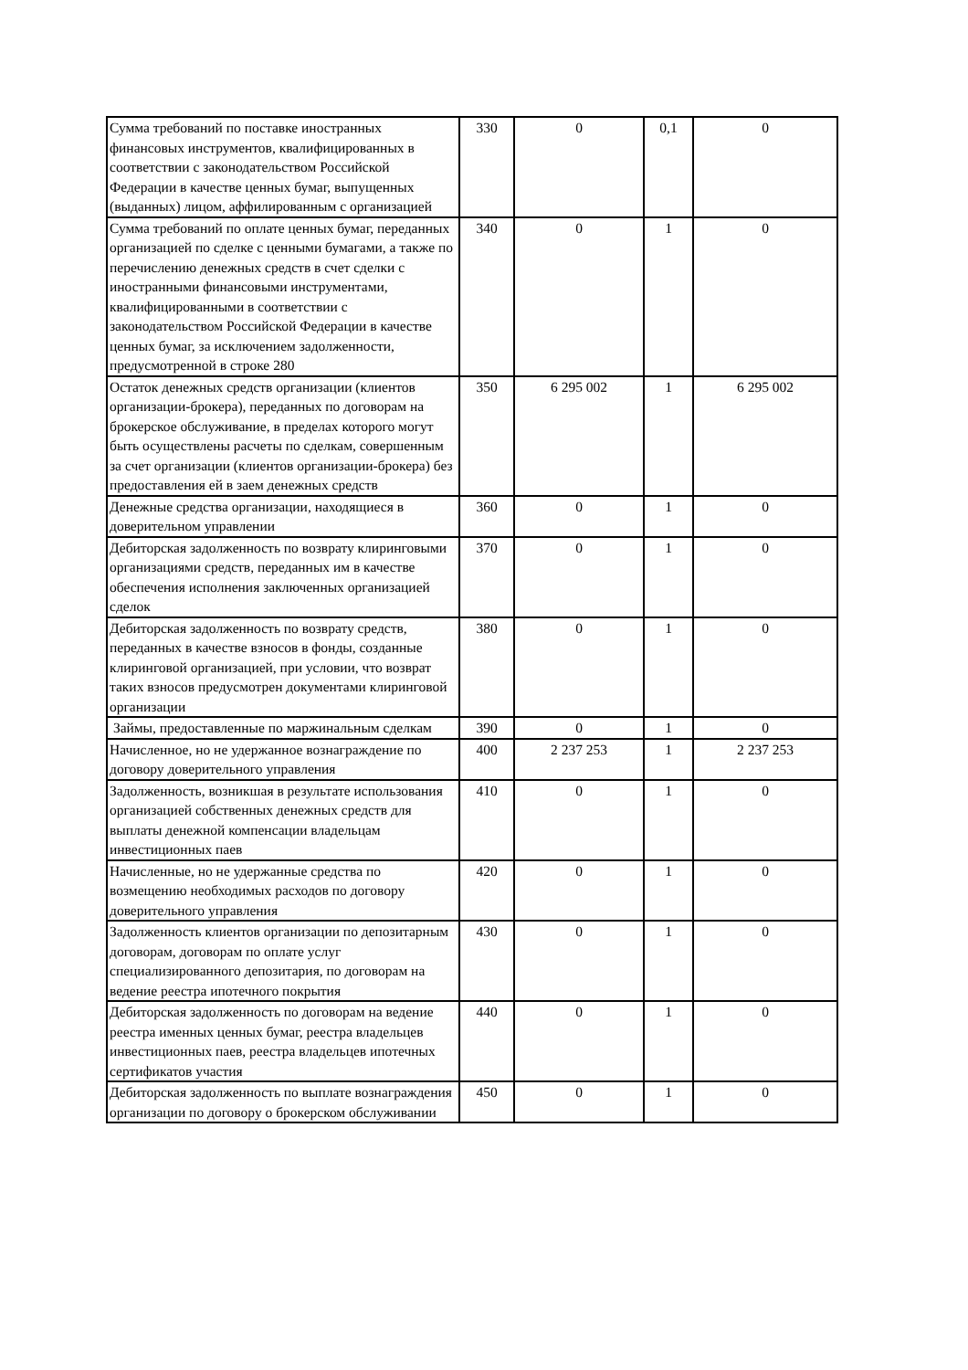| Сумма требований по поставке иностранных финансовых инструментов, квалифицированных в соответствии с законодательством Российской Федерации в качестве ценных бумаг, выпущенных (выданных) лицом, аффилированным с организацией | 330 | 0 | 0,1 | 0 |
| Сумма требований по оплате ценных бумаг, переданных организацией по сделке с ценными бумагами, а также по перечислению денежных средств в счет сделки с иностранными финансовыми инструментами, квалифицированными в соответствии с законодательством Российской Федерации в качестве ценных бумаг, за исключением задолженности, предусмотренной в строке 280 | 340 | 0 | 1 | 0 |
| Остаток денежных средств организации (клиентов организации-брокера), переданных по договорам на брокерское обслуживание, в пределах которого могут быть осуществлены расчеты по сделкам, совершенным за счет организации (клиентов организации-брокера) без предоставления ей в заем денежных средств | 350 | 6 295 002 | 1 | 6 295 002 |
| Денежные средства организации, находящиеся в доверительном управлении | 360 | 0 | 1 | 0 |
| Дебиторская задолженность по возврату клиринговыми организациями средств, переданных им в качестве обеспечения исполнения заключенных организацией сделок | 370 | 0 | 1 | 0 |
| Дебиторская задолженность по возврату средств, переданных в качестве взносов в фонды, созданные клиринговой организацией, при условии, что возврат таких взносов предусмотрен документами клиринговой организации | 380 | 0 | 1 | 0 |
| Займы, предоставленные по маржинальным сделкам | 390 | 0 | 1 | 0 |
| Начисленное, но не удержанное вознаграждение по договору доверительного управления | 400 | 2 237 253 | 1 | 2 237 253 |
| Задолженность, возникшая в результате использования организацией собственных денежных средств для выплаты денежной компенсации владельцам инвестиционных паев | 410 | 0 | 1 | 0 |
| Начисленные, но не удержанные средства по возмещению необходимых расходов по договору доверительного управления | 420 | 0 | 1 | 0 |
| Задолженность клиентов организации по депозитарным договорам, договорам по оплате услуг специализированного депозитария, по договорам на ведение реестра ипотечного покрытия | 430 | 0 | 1 | 0 |
| Дебиторская задолженность по договорам на ведение реестра именных ценных бумаг, реестра владельцев инвестиционных паев, реестра владельцев ипотечных сертификатов участия | 440 | 0 | 1 | 0 |
| Дебиторская задолженность по выплате вознаграждения организации по договору о брокерском обслуживании | 450 | 0 | 1 | 0 |